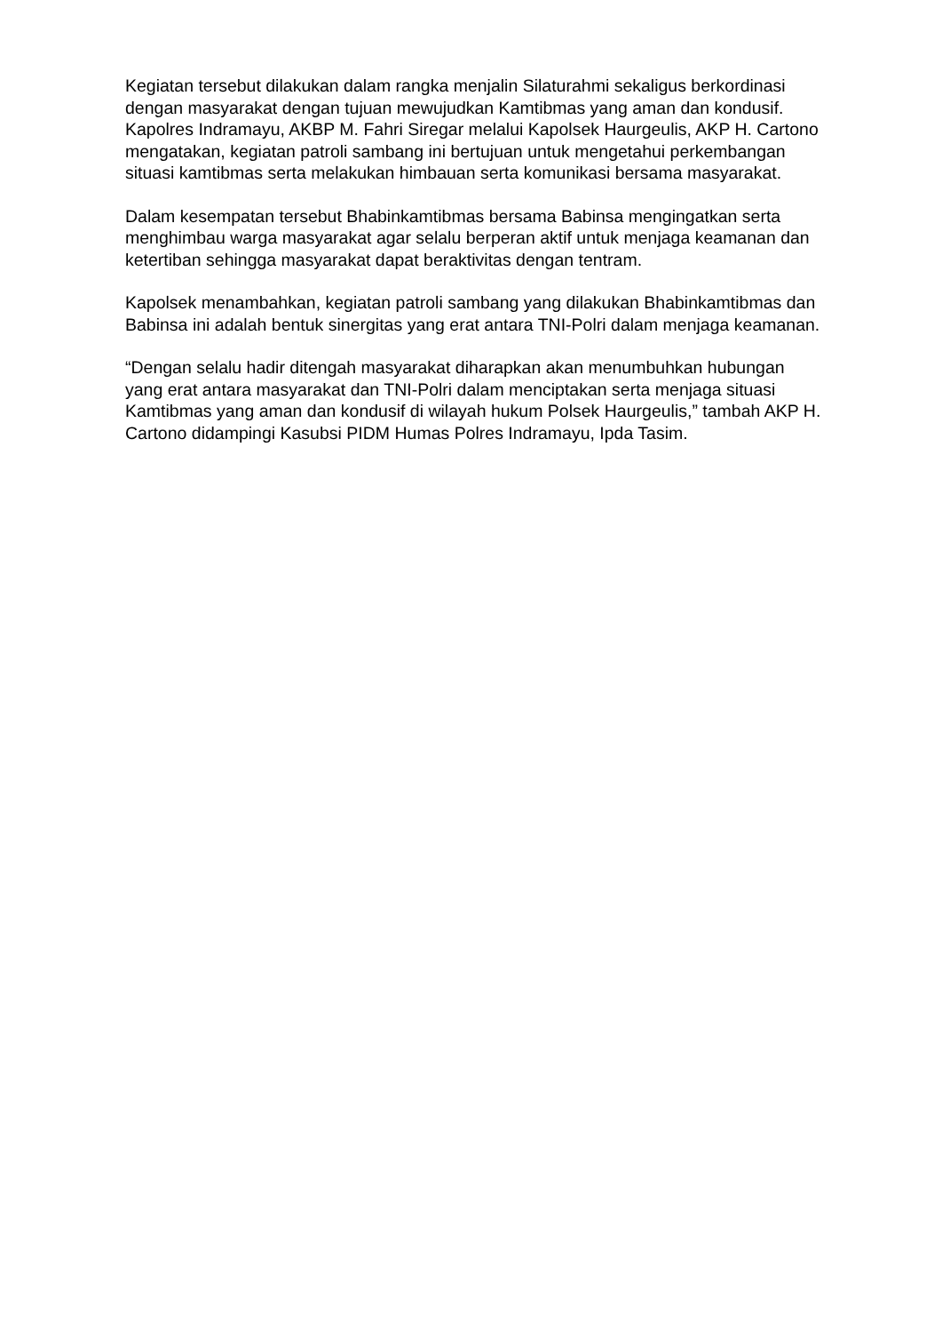Kegiatan tersebut dilakukan dalam rangka menjalin Silaturahmi sekaligus berkordinasi dengan masyarakat dengan tujuan mewujudkan Kamtibmas yang aman dan kondusif.
Kapolres Indramayu, AKBP M. Fahri Siregar melalui Kapolsek Haurgeulis, AKP H. Cartono mengatakan, kegiatan patroli sambang ini bertujuan untuk mengetahui perkembangan situasi kamtibmas serta melakukan himbauan serta komunikasi bersama masyarakat.
Dalam kesempatan tersebut Bhabinkamtibmas bersama Babinsa mengingatkan serta menghimbau warga masyarakat agar selalu berperan aktif untuk menjaga keamanan dan ketertiban sehingga masyarakat dapat beraktivitas dengan tentram.
Kapolsek menambahkan, kegiatan patroli sambang yang dilakukan Bhabinkamtibmas dan Babinsa ini adalah bentuk sinergitas yang erat antara TNI-Polri dalam menjaga keamanan.
“Dengan selalu hadir ditengah masyarakat diharapkan akan menumbuhkan hubungan yang erat antara masyarakat dan TNI-Polri dalam menciptakan serta menjaga situasi Kamtibmas yang aman dan kondusif di wilayah hukum Polsek Haurgeulis,” tambah AKP H. Cartono didampingi Kasubsi PIDM Humas Polres Indramayu, Ipda Tasim.